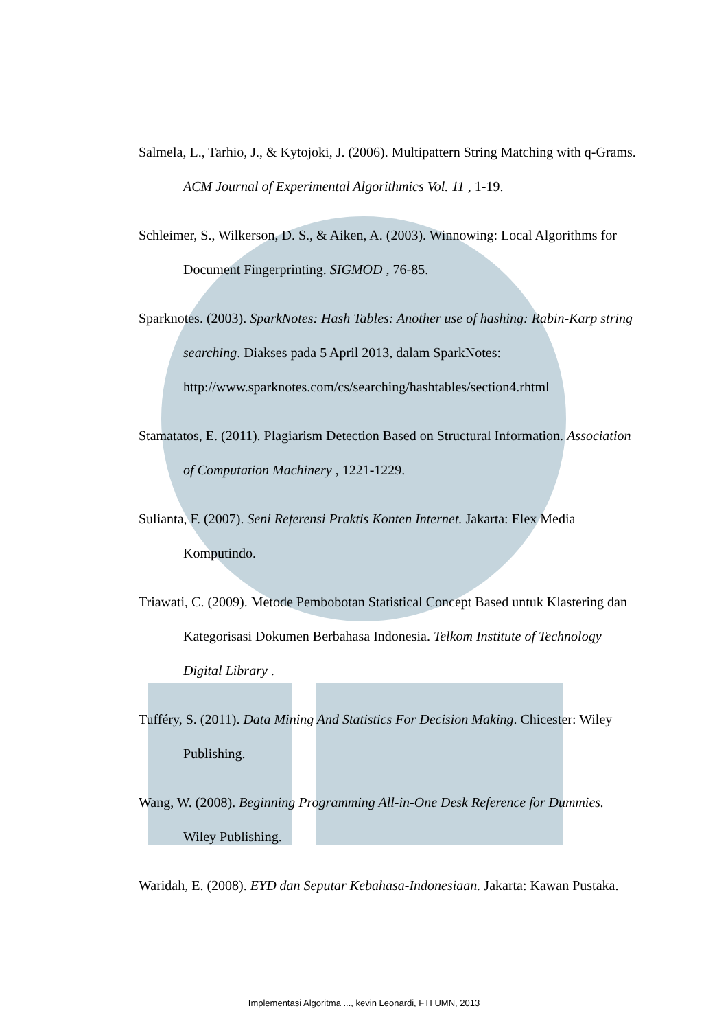Salmela, L., Tarhio, J., & Kytojoki, J. (2006). Multipattern String Matching with q-Grams. ACM Journal of Experimental Algorithmics Vol. 11 , 1-19.
Schleimer, S., Wilkerson, D. S., & Aiken, A. (2003). Winnowing: Local Algorithms for Document Fingerprinting. SIGMOD , 76-85.
Sparknotes. (2003). SparkNotes: Hash Tables: Another use of hashing: Rabin-Karp string searching. Diakses pada 5 April 2013, dalam SparkNotes: http://www.sparknotes.com/cs/searching/hashtables/section4.rhtml
Stamatatos, E. (2011). Plagiarism Detection Based on Structural Information. Association of Computation Machinery , 1221-1229.
Sulianta, F. (2007). Seni Referensi Praktis Konten Internet. Jakarta: Elex Media Komputindo.
Triawati, C. (2009). Metode Pembobotan Statistical Concept Based untuk Klastering dan Kategorisasi Dokumen Berbahasa Indonesia. Telkom Institute of Technology Digital Library .
Tufféry, S. (2011). Data Mining And Statistics For Decision Making. Chicester: Wiley Publishing.
Wang, W. (2008). Beginning Programming All-in-One Desk Reference for Dummies. Wiley Publishing.
Waridah, E. (2008). EYD dan Seputar Kebahasa-Indonesiaan. Jakarta: Kawan Pustaka.
Implementasi Algoritma ..., kevin Leonardi, FTI UMN, 2013